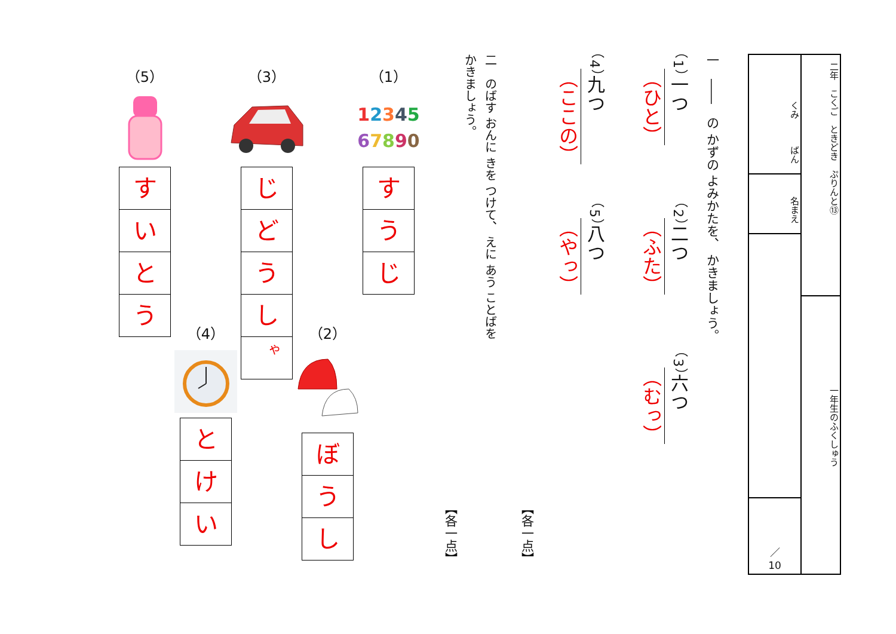二年　こくご　ときどき　ぷりんと⑬
一年生のふくしゅう
くみ　　　ばん
名まえ
／
10
一　――　の かずの よみかたを、 かきましょう。
（1）一つ
（ひと）
（2）二つ
（ふた）
（3）六つ
（むっ）
（4）九つ
（ここの）
（5）八つ
（やっ）
【各一点】
二　のばす おんに きを つけて、 えに あう ことばを
かきましょう。
【各一点】
（1）
12345
67890
す
う
じ
（2）
ぼ
う
し
（3）
じ
ど
う
し
ゃ
（4）
と
け
い
（5）
す
い
と
う